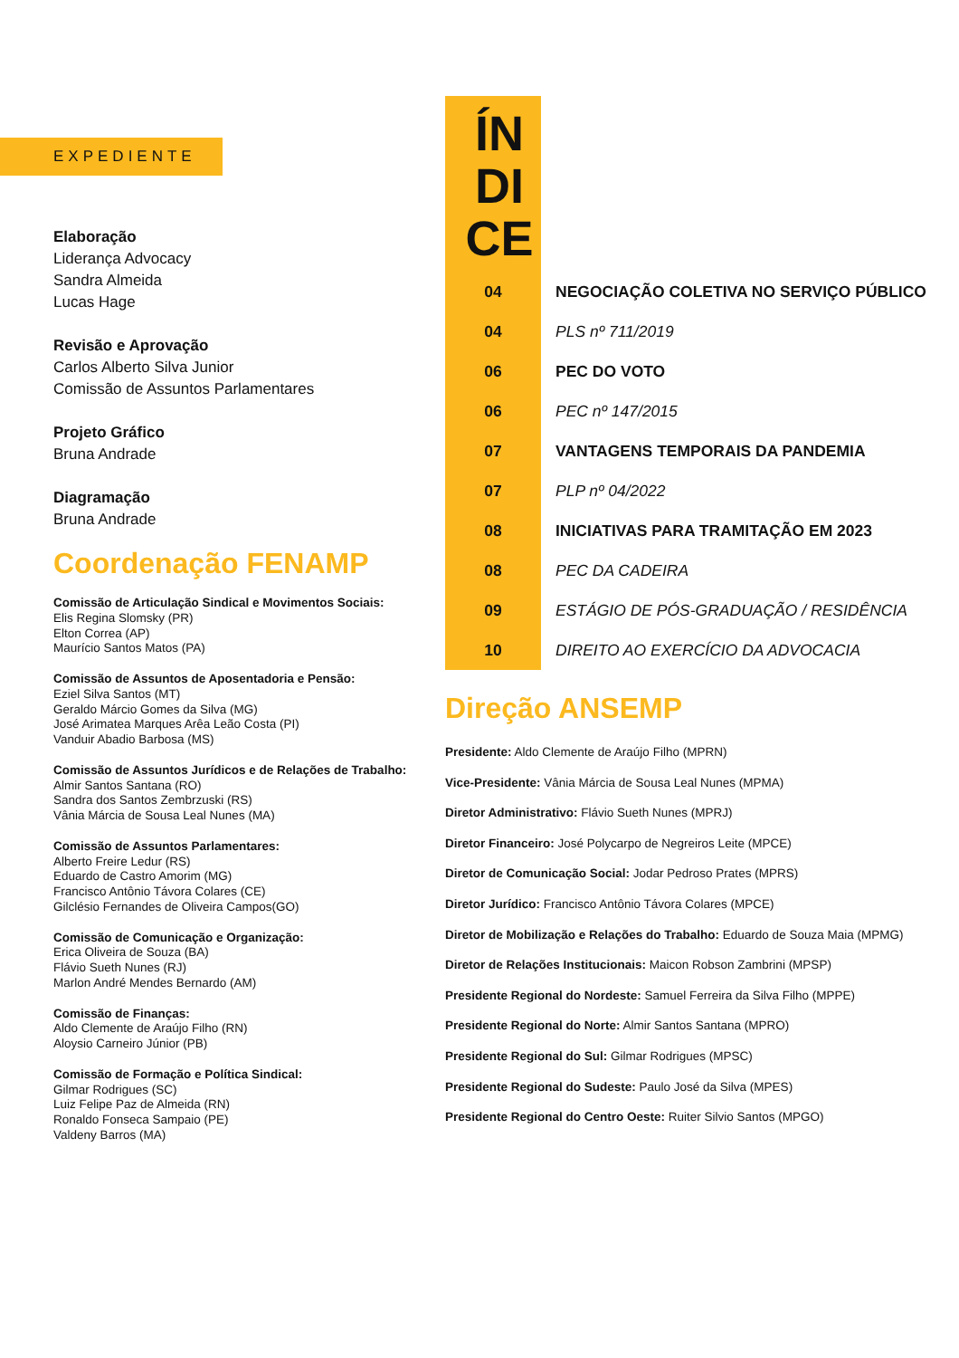EXPEDIENTE
Elaboração
Liderança Advocacy
Sandra Almeida
Lucas Hage
Revisão e Aprovação
Carlos Alberto Silva Junior
Comissão de Assuntos Parlamentares
Projeto Gráfico
Bruna Andrade
Diagramação
Bruna Andrade
Coordenação FENAMP
Comissão de Articulação Sindical e Movimentos Sociais:
Elis Regina Slomsky (PR)
Elton Correa (AP)
Maurício Santos Matos (PA)
Comissão de Assuntos de Aposentadoria e Pensão:
Eziel Silva Santos (MT)
Geraldo Márcio Gomes da Silva (MG)
José Arimatea Marques Arêa Leão Costa (PI)
Vanduir Abadio Barbosa (MS)
Comissão de Assuntos Jurídicos e de Relações de Trabalho:
Almir Santos Santana (RO)
Sandra dos Santos Zembrzuski (RS)
Vânia Márcia de Sousa Leal Nunes (MA)
Comissão de Assuntos Parlamentares:
Alberto Freire Ledur (RS)
Eduardo de Castro Amorim (MG)
Francisco Antônio Távora Colares (CE)
Gilclésio Fernandes de Oliveira Campos(GO)
Comissão de Comunicação e Organização:
Erica Oliveira de Souza (BA)
Flávio Sueth Nunes (RJ)
Marlon André Mendes Bernardo (AM)
Comissão de Finanças:
Aldo Clemente de Araújo Filho (RN)
Aloysio Carneiro Júnior (PB)
Comissão de Formação e Política Sindical:
Gilmar Rodrigues (SC)
Luiz Felipe Paz de Almeida (RN)
Ronaldo Fonseca Sampaio (PE)
Valdeny Barros (MA)
| ÍN DI CE | |
| 04 | NEGOCIAÇÃO COLETIVA NO SERVIÇO PÚBLICO |
| 04 | PLS nº 711/2019 |
| 06 | PEC DO VOTO |
| 06 | PEC nº 147/2015 |
| 07 | VANTAGENS TEMPORAIS DA PANDEMIA |
| 07 | PLP nº 04/2022 |
| 08 | INICIATIVAS PARA TRAMITAÇÃO EM 2023 |
| 08 | PEC DA CADEIRA |
| 09 | ESTÁGIO DE PÓS-GRADUAÇÃO / RESIDÊNCIA |
| 10 | DIREITO AO EXERCÍCIO DA ADVOCACIA |
Direção ANSEMP
Presidente: Aldo Clemente de Araújo Filho (MPRN)
Vice-Presidente: Vânia Márcia de Sousa Leal Nunes (MPMA)
Diretor Administrativo: Flávio Sueth Nunes (MPRJ)
Diretor Financeiro: José Polycarpo de Negreiros Leite (MPCE)
Diretor de Comunicação Social: Jodar Pedroso Prates (MPRS)
Diretor Jurídico: Francisco Antônio Távora Colares (MPCE)
Diretor de Mobilização e Relações do Trabalho: Eduardo de Souza Maia (MPMG)
Diretor de Relações Institucionais: Maicon Robson Zambrini (MPSP)
Presidente Regional do Nordeste: Samuel Ferreira da Silva Filho (MPPE)
Presidente Regional do Norte: Almir Santos Santana (MPRO)
Presidente Regional do Sul: Gilmar Rodrigues (MPSC)
Presidente Regional do Sudeste: Paulo José da Silva (MPES)
Presidente Regional do Centro Oeste: Ruiter Silvio Santos (MPGO)